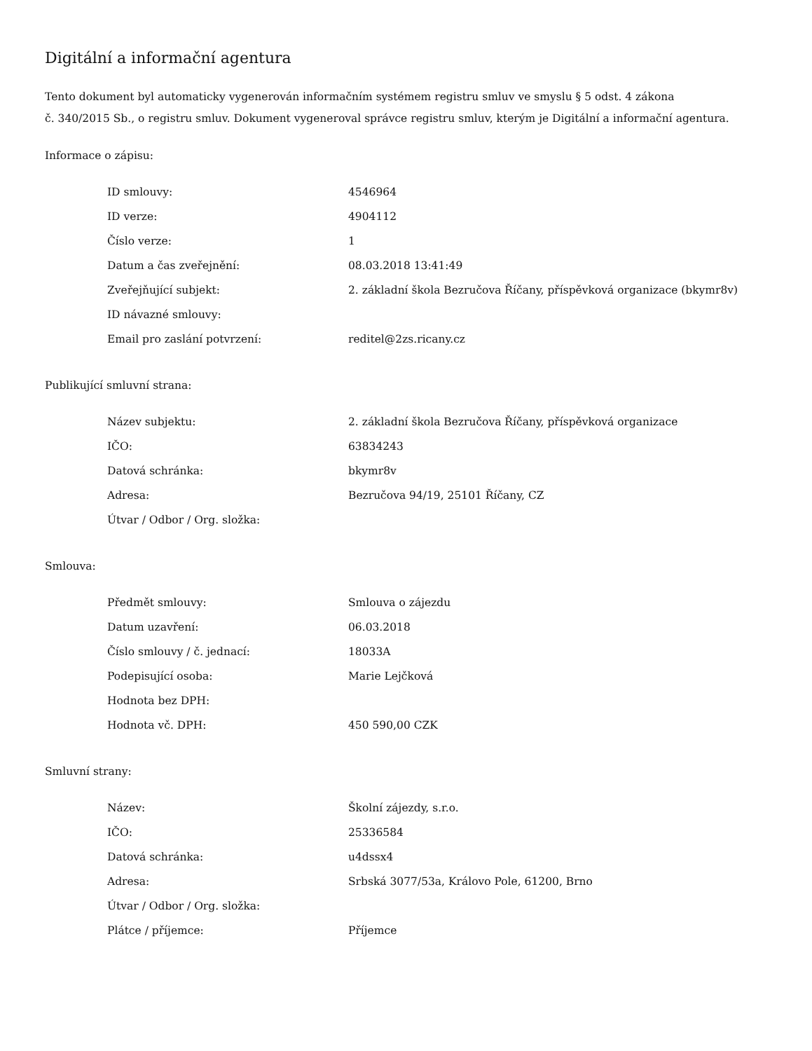Digitální a informační agentura
Tento dokument byl automaticky vygenerován informačním systémem registru smluv ve smyslu § 5 odst. 4 zákona
č. 340/2015 Sb., o registru smluv. Dokument vygeneroval správce registru smluv, kterým je Digitální a informační agentura.
Informace o zápisu:
| ID smlouvy: | 4546964 |
| ID verze: | 4904112 |
| Číslo verze: | 1 |
| Datum a čas zveřejnění: | 08.03.2018 13:41:49 |
| Zveřejňující subjekt: | 2. základní škola Bezručova Říčany, příspěvková organizace (bkymr8v) |
| ID návazné smlouvy: | |
| Email pro zaslání potvrzení: | reditel@2zs.ricany.cz |
Publikující smluvní strana:
| Název subjektu: | 2. základní škola Bezručova Říčany, příspěvková organizace |
| IČO: | 63834243 |
| Datová schránka: | bkymr8v |
| Adresa: | Bezručova 94/19, 25101 Říčany, CZ |
| Útvar / Odbor / Org. složka: | |
Smlouva:
| Předmět smlouvy: | Smlouva o zájezdu |
| Datum uzavření: | 06.03.2018 |
| Číslo smlouvy / č. jednací: | 18033A |
| Podepisující osoba: | Marie Lejčková |
| Hodnota bez DPH: | |
| Hodnota vč. DPH: | 450 590,00 CZK |
Smluvní strany:
| Název: | Školní zájezdy, s.r.o. |
| IČO: | 25336584 |
| Datová schránka: | u4dssx4 |
| Adresa: | Srbská 3077/53a, Královo Pole, 61200, Brno |
| Útvar / Odbor / Org. složka: | |
| Plátce / příjemce: | Příjemce |